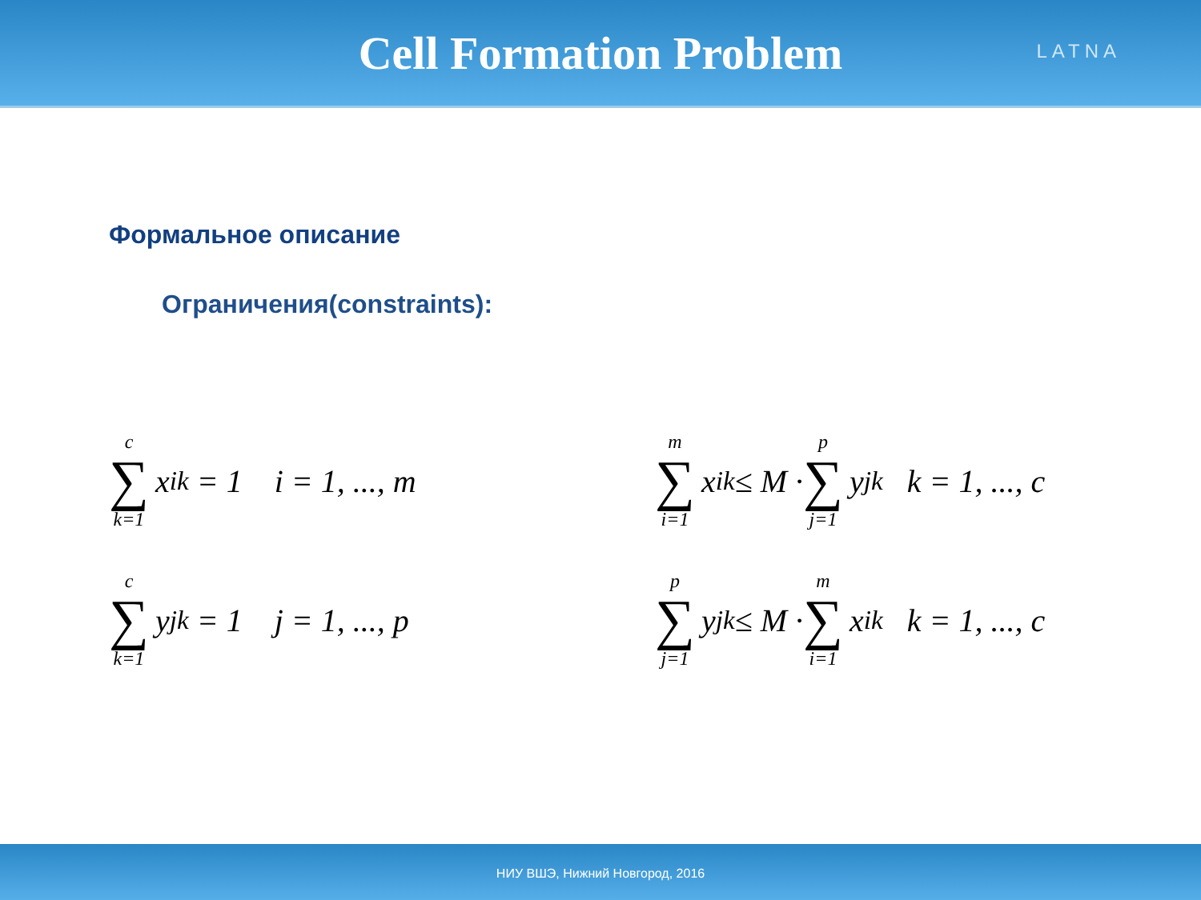Cell Formation Problem
LATNA
Формальное описание
Ограничения(constraints):
c ∑ k=1 x<sub>ik</sub> = 1 i = 1, ..., m
c ∑ k=1 y<sub>jk</sub> = 1 j = 1, ..., p
m ∑ i=1 x<sub>ik</sub> ≤ M · p ∑ j=1 y<sub>jk</sub> k = 1, ..., c
p ∑ j=1 y<sub>jk</sub> ≤ M · m ∑ i=1 x<sub>ik</sub> k = 1, ..., c
НИУ ВШЭ, Нижний Новгород, 2016